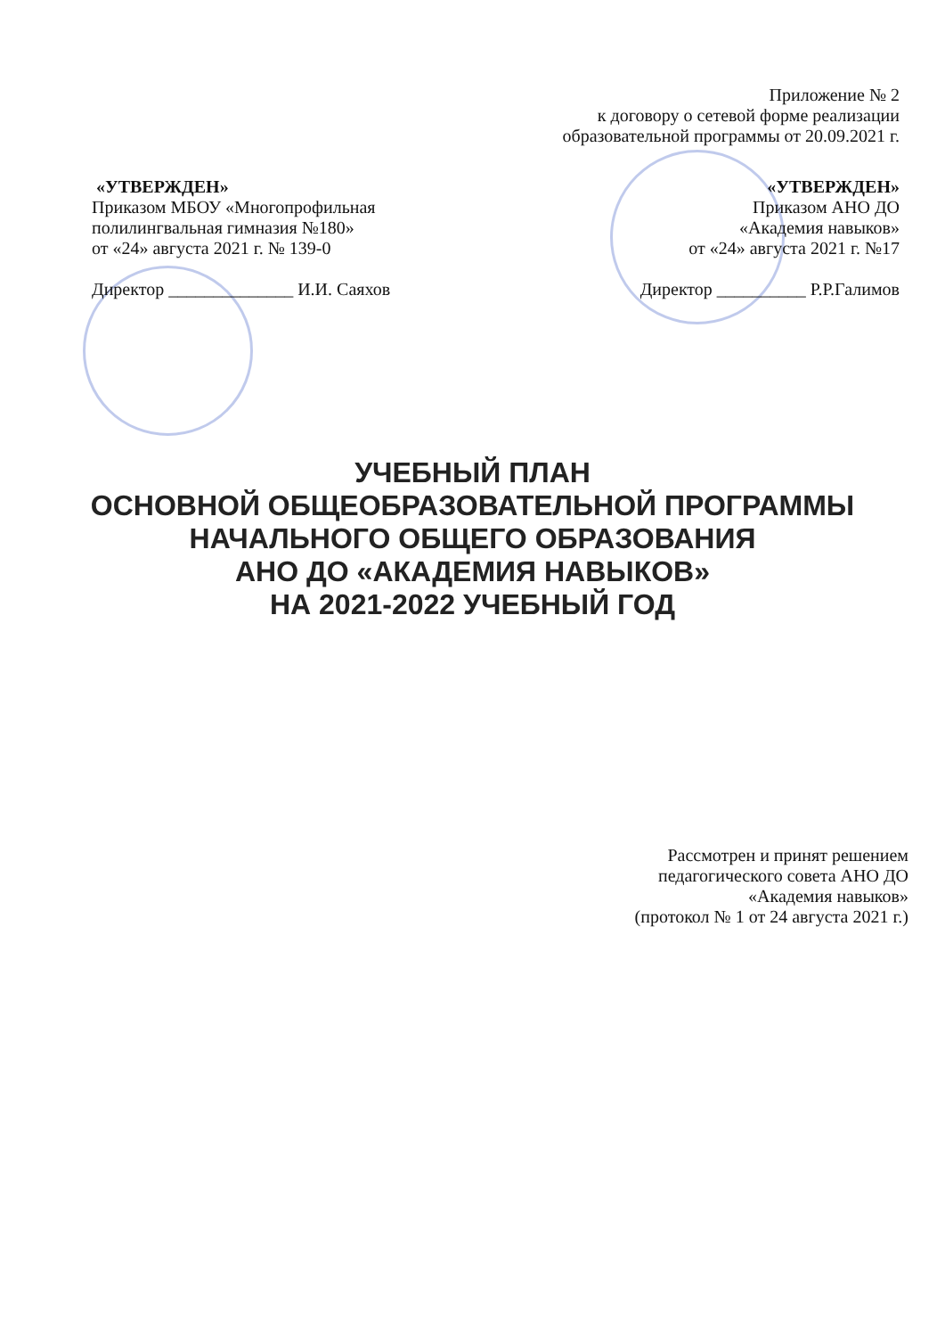Приложение № 2
к договору о сетевой форме реализации
образовательной программы от 20.09.2021 г.
«УТВЕРЖДЕН»
Приказом МБОУ «Многопрофильная полилингвальная гимназия №180»
от «24» августа 2021 г. № 139-0
Директор ______________ И.И. Саяхов
«УТВЕРЖДЕН»
Приказом АНО ДО
«Академия навыков»
от «24» августа 2021 г. №17
Директор __________ Р.Р.Галимов
УЧЕБНЫЙ ПЛАН
ОСНОВНОЙ ОБЩЕОБРАЗОВАТЕЛЬНОЙ ПРОГРАММЫ
НАЧАЛЬНОГО ОБЩЕГО ОБРАЗОВАНИЯ
АНО ДО «АКАДЕМИЯ НАВЫКОВ»
НА 2021-2022 УЧЕБНЫЙ ГОД
Рассмотрен и принят решением
педагогического совета АНО ДО
«Академия навыков»
(протокол № 1 от 24 августа 2021 г.)